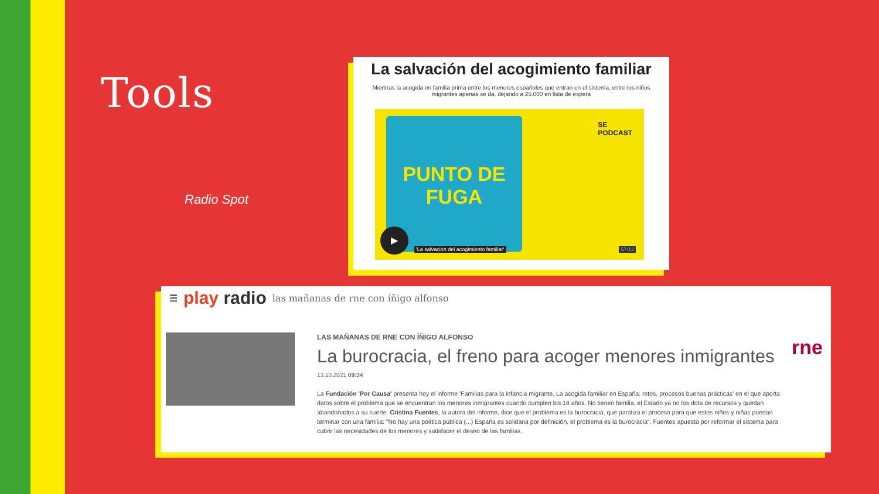Tools
Radio Spot
La salvación del acogimiento familiar
Mientras la acogida en familia prima entre los menores españoles que entran en el sistema, entre los niños migrantes apenas se da, dejando a 25.000 en lista de espera
PUNTO DE
FUGA
SE
PODCAST
▶
'La salvación del acogimiento familiar'
57:12
☰ play radio las mañanas de rne con íñigo alfonso
LAS MAÑANAS DE RNE CON ÍÑIGO ALFONSO
La burocracia, el freno para acoger menores inmigrantes
13.10.2021 09:34
La Fundación 'Por Causa' presenta hoy el informe 'Familias para la infancia migrante. La acogida familiar en España: retos, procesos buenas prácticas' en el que aporta datos sobre el problema que se encuentran los menores inmigrantes cuando cumplen los 18 años. No tienen familia, el Estado ya no los dota de recursos y quedan abandonados a su suerte. Cristina Fuentes, la autora del informe, dice que el problema es la burocracia, que paraliza el proceso para que estos niños y niñas puedan terminar con una familia: "No hay una política pública (...) España es solidaria por definición, el problema es la burocracia". Fuentes apuesta por reformar el sistema para cubrir las necesidades de los menores y satisfacer el deseo de las familias.
rne